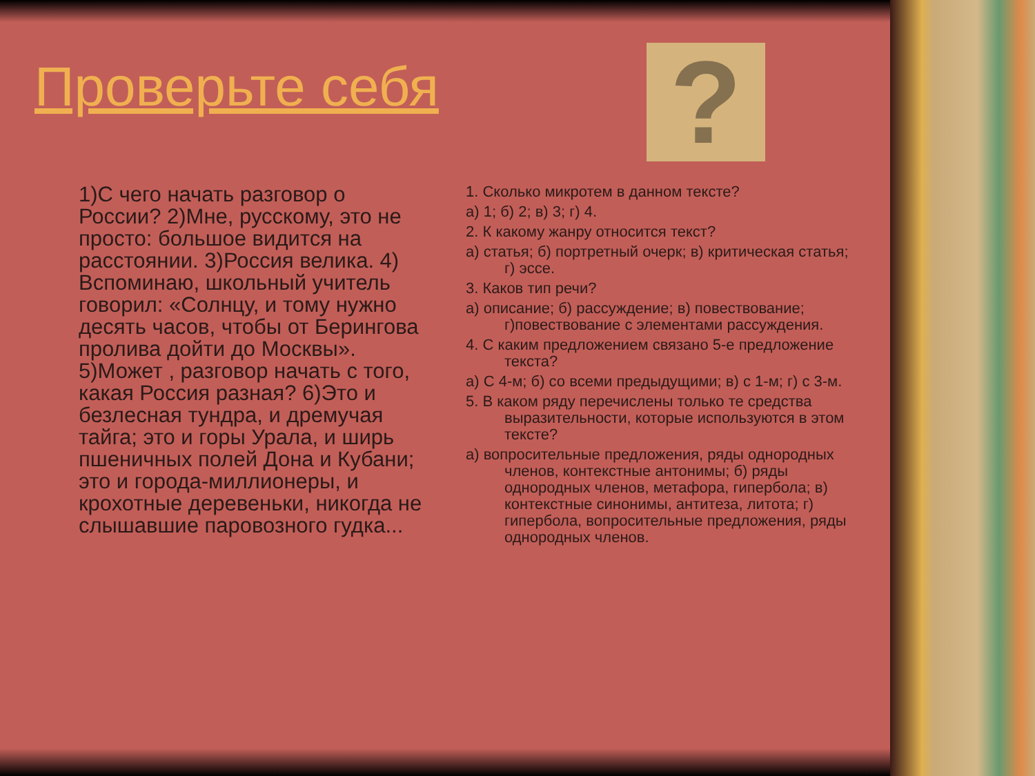Проверьте себя ?
1)С чего начать разговор о России? 2)Мне, русскому, это не просто: большое видится на расстоянии. 3)Россия велика. 4) Вспоминаю, школьный учитель говорил: «Солнцу, и тому нужно десять часов, чтобы от Берингова пролива дойти до Москвы». 5)Может , разговор начать с того, какая Россия разная? 6)Это и безлесная тундра, и дремучая тайга; это и горы Урала, и ширь пшеничных полей Дона и Кубани; это и города-миллионеры, и крохотные деревеньки, никогда не слышавшие паровозного гудка...
1. Сколько микротем в данном тексте?
а) 1; б) 2; в) 3; г) 4.
2. К какому жанру относится текст?
а) статья; б) портретный очерк; в) критическая статья; г) эссе.
3. Каков тип речи?
а) описание; б) рассуждение; в) повествование; г)повествование с элементами рассуждения.
4. С каким предложением связано 5-е предложение текста?
а) С 4-м; б) со всеми предыдущими; в) с 1-м; г) с 3-м.
5. В каком ряду перечислены только те средства выразительности, которые используются в этом тексте?
а) вопросительные предложения, ряды однородных членов, контекстные антонимы; б) ряды однородных членов, метафора, гипербола; в) контекстные синонимы, антитеза, литота; г) гипербола, вопросительные предложения, ряды однородных членов.